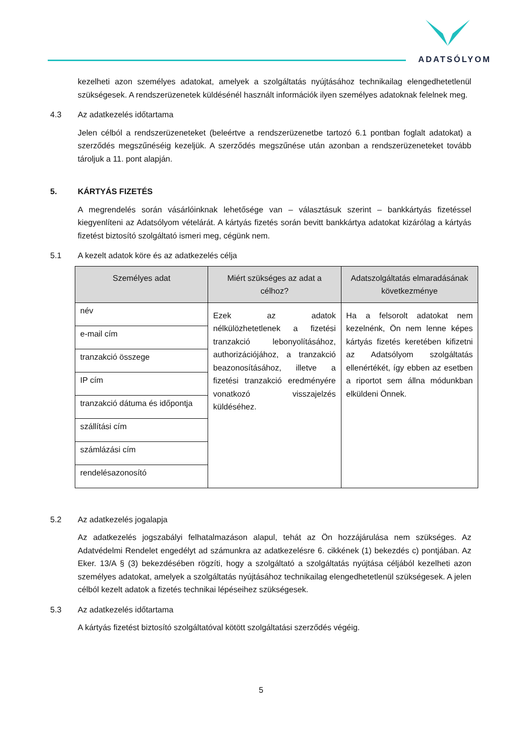ADATSÓLYOM
kezelheti azon személyes adatokat, amelyek a szolgáltatás nyújtásához technikailag elengedhetetlenül szükségesek. A rendszerüzenetek küldésénél használt információk ilyen személyes adatoknak felelnek meg.
4.3 Az adatkezelés időtartama
Jelen célból a rendszerüzeneteket (beleértve a rendszerüzenetbe tartozó 6.1 pontban foglalt adatokat) a szerződés megszűnéséig kezeljük. A szerződés megszűnése után azonban a rendszerüzeneteket tovább tároljuk a 11. pont alapján.
5. KÁRTYÁS FIZETÉS
A megrendelés során vásárlóinknak lehetősége van – választásuk szerint – bankkártyás fizetéssel kiegyenlíteni az Adatsólyom vételárát. A kártyás fizetés során bevitt bankkártya adatokat kizárólag a kártyás fizetést biztosító szolgáltató ismeri meg, cégünk nem.
5.1 A kezelt adatok köre és az adatkezelés célja
| Személyes adat | Miért szükséges az adat a célhoz? | Adatszolgáltatás elmaradásának következménye |
| --- | --- | --- |
| név | Ezek az adatok nélkülözhetetlenek a fizetési tranzakció lebonyolításához, authorizációjához, a tranzakció beazonosításához, illetve a fizetési tranzakció eredményére vonatkozó visszajelzés küldéséhez. | Ha a felsorolt adatokat nem kezelnénk, Ön nem lenne képes kártyás fizetés keretében kifizetni az Adatsólyom szolgáltatás ellenértékét, így ebben az esetben a riportot sem állna módunkban elküldeni Önnek. |
| e-mail cím | | |
| tranzakció összege | | |
| IP cím | | |
| tranzakció dátuma és időpontja | | |
| szállítási cím | | |
| számlázási cím | | |
| rendelésazonosító | | |
5.2 Az adatkezelés jogalapja
Az adatkezelés jogszabályi felhatalmazáson alapul, tehát az Ön hozzájárulása nem szükséges. Az Adatvédelmi Rendelet engedélyt ad számunkra az adatkezelésre 6. cikkének (1) bekezdés c) pontjában. Az Eker. 13/A § (3) bekezdésében rögzíti, hogy a szolgáltató a szolgáltatás nyújtása céljából kezelheti azon személyes adatokat, amelyek a szolgáltatás nyújtásához technikailag elengedhetetlenül szükségesek. A jelen célból kezelt adatok a fizetés technikai lépéseihez szükségesek.
5.3 Az adatkezelés időtartama
A kártyás fizetést biztosító szolgáltatóval kötött szolgáltatási szerződés végéig.
5